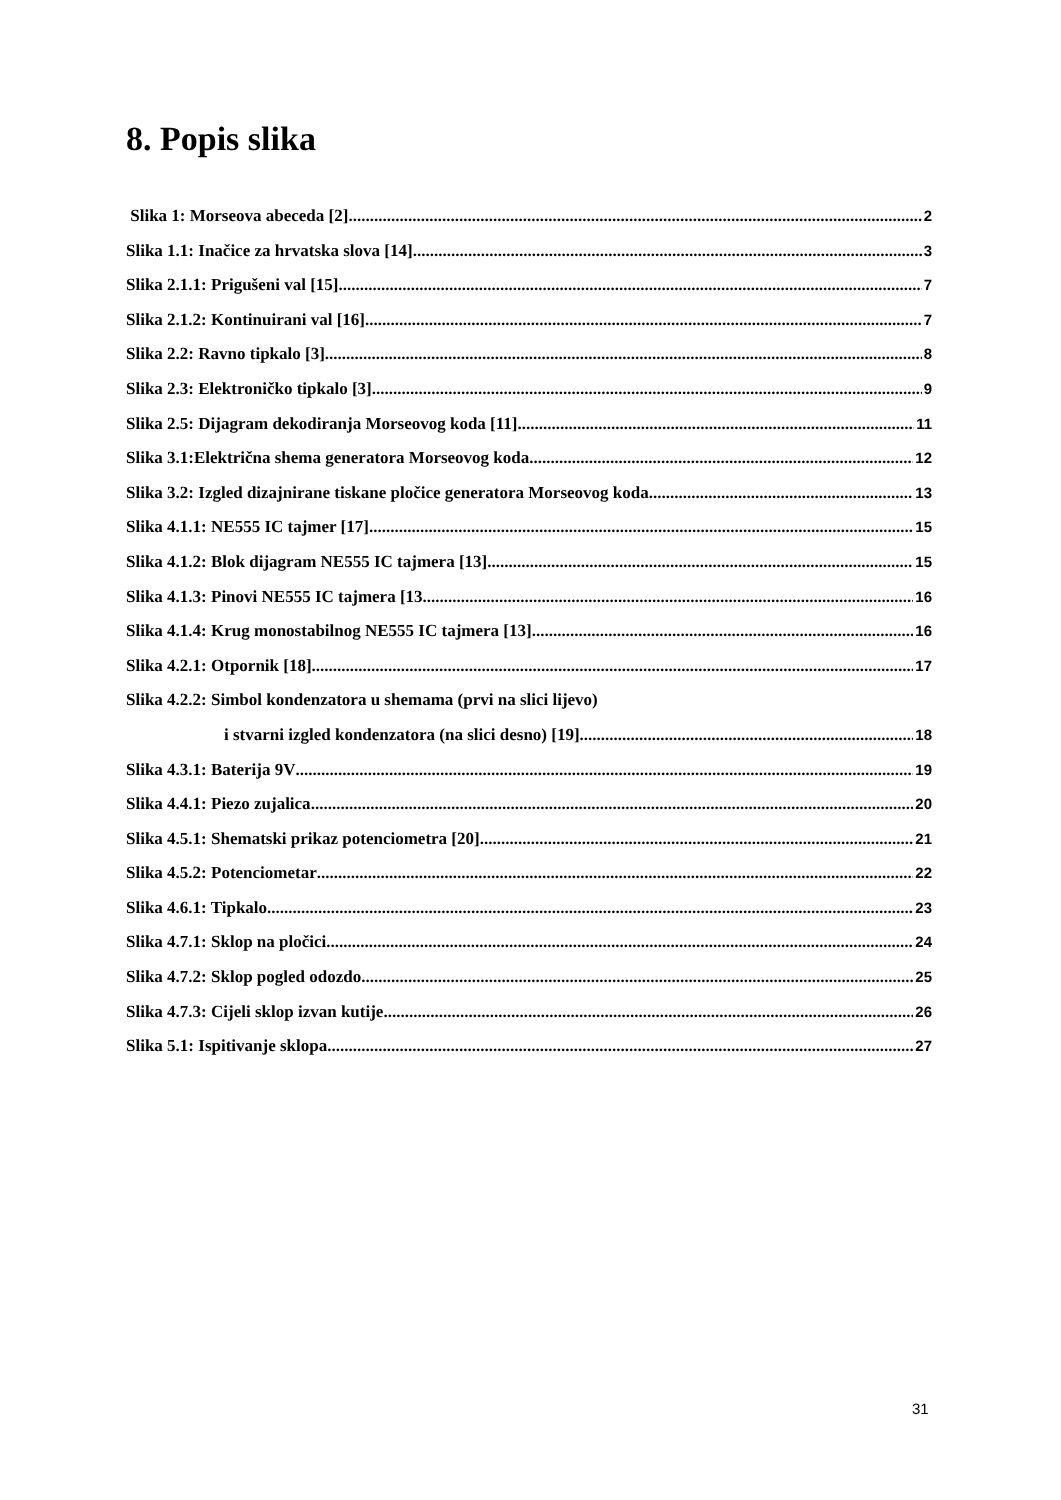8. Popis slika
Slika 1: Morseova abeceda [2] 2
Slika 1.1: Inačice za hrvatska slova [14] 3
Slika 2.1.1: Prigušeni val [15] 7
Slika 2.1.2: Kontinuirani val [16] 7
Slika 2.2: Ravno tipkalo [3] 8
Slika 2.3: Elektroničko tipkalo [3] 9
Slika 2.5: Dijagram dekodiranja Morseovog koda [11] 11
Slika 3.1:Električna shema generatora Morseovog koda 12
Slika 3.2: Izgled dizajnirane tiskane pločice generatora Morseovog koda 13
Slika 4.1.1: NE555 IC tajmer [17] 15
Slika 4.1.2: Blok dijagram NE555 IC tajmera [13] 15
Slika 4.1.3: Pinovi NE555 IC tajmera [13 16
Slika 4.1.4: Krug monostabilnog NE555 IC tajmera [13] 16
Slika 4.2.1: Otpornik [18] 17
Slika 4.2.2: Simbol kondenzatora u shemama (prvi na slici lijevo)
i stvarni izgled kondenzatora (na slici desno) [19] 18
Slika 4.3.1: Baterija 9V 19
Slika 4.4.1: Piezo zujalica 20
Slika 4.5.1: Shematski prikaz potenciometra [20] 21
Slika 4.5.2: Potenciometar 22
Slika 4.6.1: Tipkalo 23
Slika 4.7.1: Sklop na pločici 24
Slika 4.7.2: Sklop pogled odozdo 25
Slika 4.7.3: Cijeli sklop izvan kutije 26
Slika 5.1: Ispitivanje sklopa 27
31